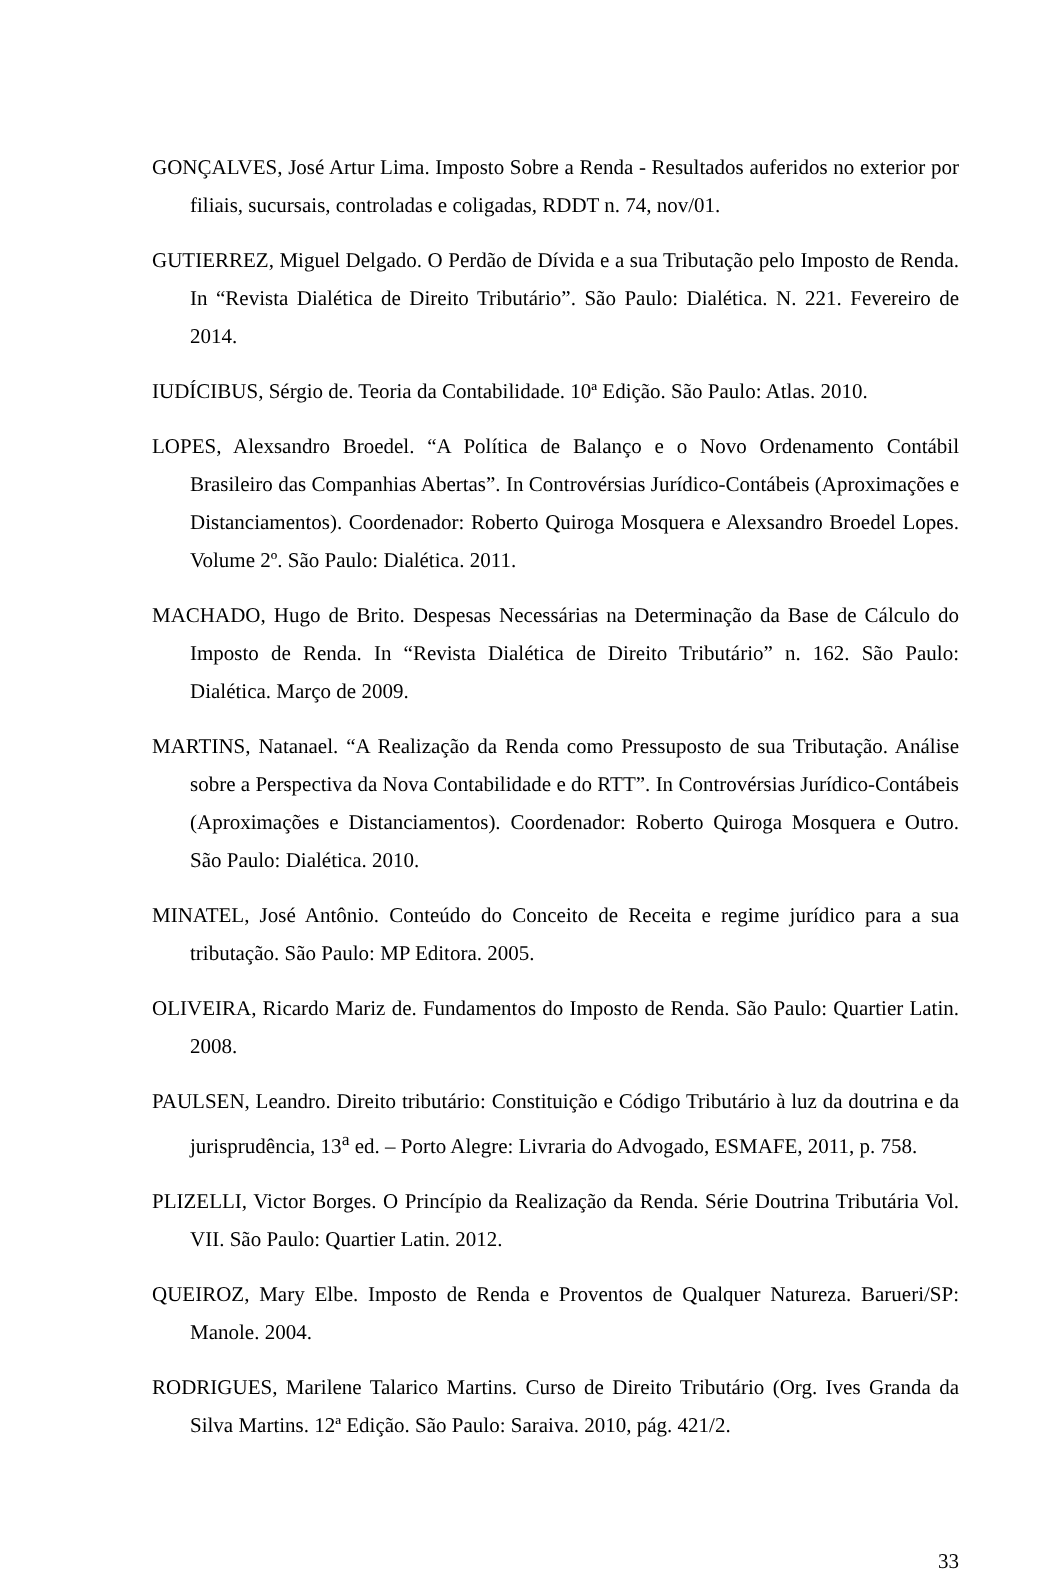GONÇALVES, José Artur Lima. Imposto Sobre a Renda - Resultados auferidos no exterior por filiais, sucursais, controladas e coligadas, RDDT n. 74, nov/01.
GUTIERREZ, Miguel Delgado. O Perdão de Dívida e a sua Tributação pelo Imposto de Renda. In “Revista Dialética de Direito Tributário”. São Paulo: Dialética. N. 221. Fevereiro de 2014.
IUDÍCIBUS, Sérgio de. Teoria da Contabilidade. 10ª Edição. São Paulo: Atlas. 2010.
LOPES, Alexsandro Broedel. “A Política de Balanço e o Novo Ordenamento Contábil Brasileiro das Companhias Abertas”. In Controvérsias Jurídico-Contábeis (Aproximações e Distanciamentos). Coordenador: Roberto Quiroga Mosquera e Alexsandro Broedel Lopes. Volume 2º. São Paulo: Dialética. 2011.
MACHADO, Hugo de Brito. Despesas Necessárias na Determinação da Base de Cálculo do Imposto de Renda. In “Revista Dialética de Direito Tributário” n. 162. São Paulo: Dialética. Março de 2009.
MARTINS, Natanael. “A Realização da Renda como Pressuposto de sua Tributação. Análise sobre a Perspectiva da Nova Contabilidade e do RTT”. In Controvérsias Jurídico-Contábeis (Aproximações e Distanciamentos). Coordenador: Roberto Quiroga Mosquera e Outro. São Paulo: Dialética. 2010.
MINATEL, José Antônio. Conteúdo do Conceito de Receita e regime jurídico para a sua tributação. São Paulo: MP Editora. 2005.
OLIVEIRA, Ricardo Mariz de. Fundamentos do Imposto de Renda. São Paulo: Quartier Latin. 2008.
PAULSEN, Leandro. Direito tributário: Constituição e Código Tributário à luz da doutrina e da jurisprudência, 13<sup>a</sup> ed. – Porto Alegre: Livraria do Advogado, ESMAFE, 2011, p. 758.
PLIZELLI, Victor Borges. O Princípio da Realização da Renda. Série Doutrina Tributária Vol. VII. São Paulo: Quartier Latin. 2012.
QUEIROZ, Mary Elbe. Imposto de Renda e Proventos de Qualquer Natureza. Barueri/SP: Manole. 2004.
RODRIGUES, Marilene Talarico Martins. Curso de Direito Tributário (Org. Ives Granda da Silva Martins. 12ª Edição. São Paulo: Saraiva. 2010, pág. 421/2.
33